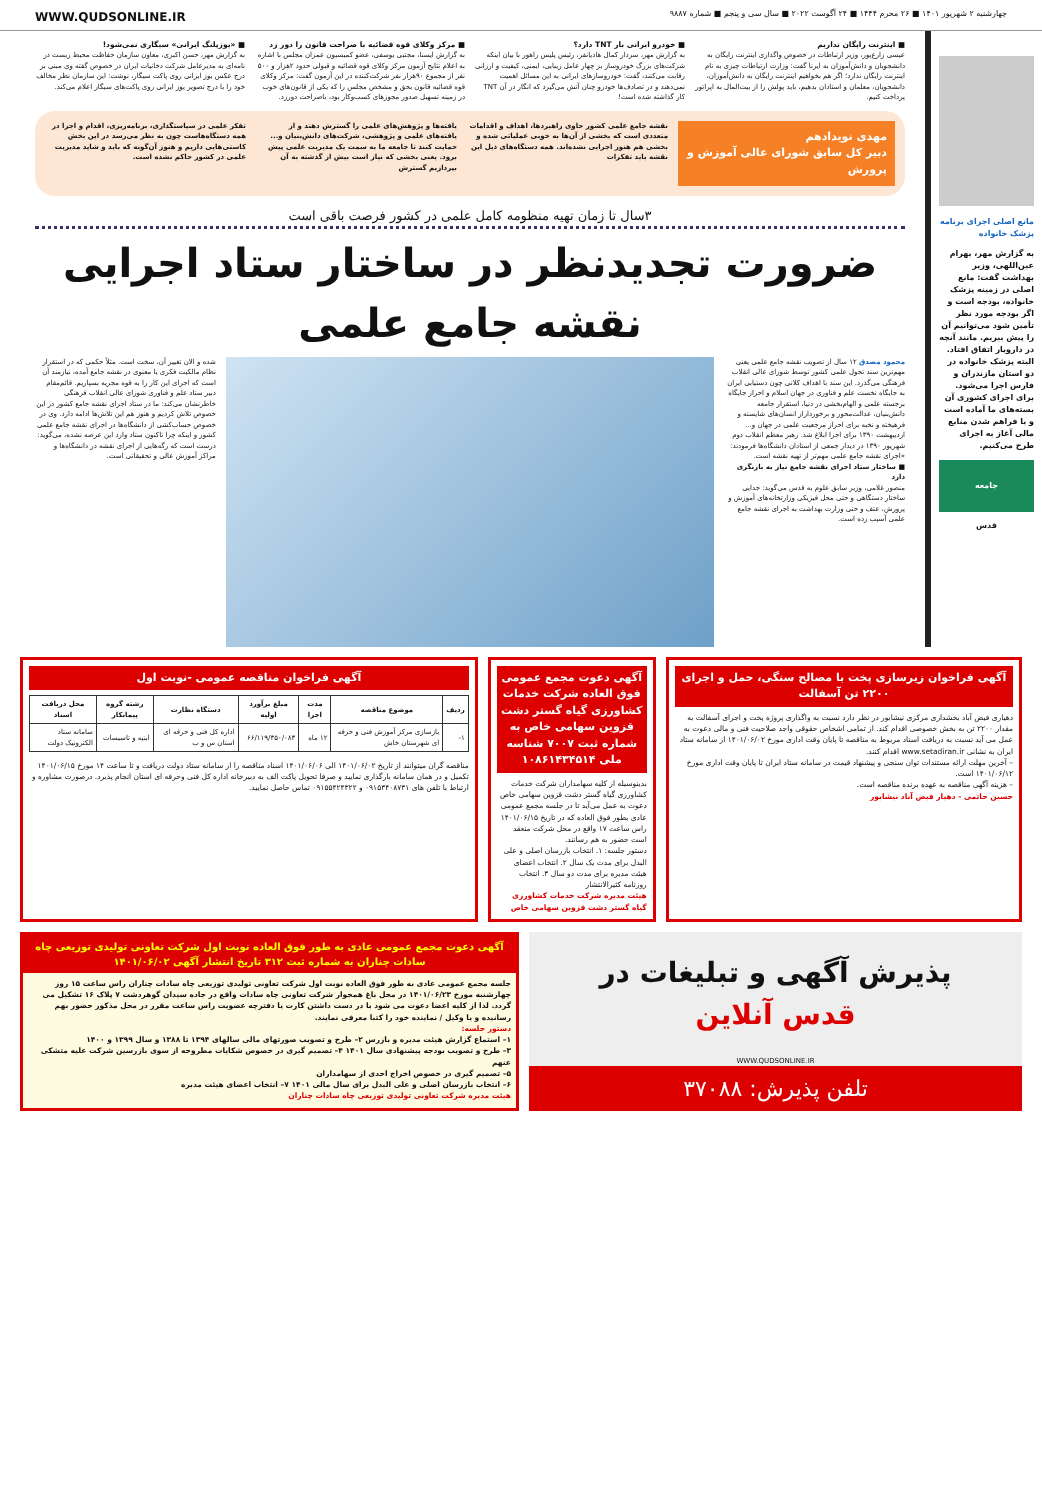چهارشنبه ۲ شهریور ۱۴۰۱ ■ ۲۶ محرم ۱۴۴۴ ■ ۲۴ آگوست ۲۰۲۲ ■ سال سی و پنجم ■ شماره ۹۸۸۷ WWW.QUDSONLINE.IR
مانع اصلی اجرای برنامه پزشک خانواده
به گزارش مهر، بهرام عین‌اللهی، وزیر بهداشت گفت: مانع اصلی در زمینه پزشک خانواده، بودجه است و اگر بودجه مورد نظر تأمین شود می‌توانیم آن را پیش ببریم. مانند آنچه در دارویار اتفاق افتاد. البته پزشک خانواده در دو استان مازندران و فارس اجرا می‌شود. برای اجرای کشوری آن بسته‌های ما آماده است و با فراهم شدن منابع مالی آغاز به اجرای طرح می‌کنیم.
جامعه
قدس
■ اینترنت رایگان نداریم
عیسی زارع‌پور، وزیر ارتباطات در خصوص واگذاری اینترنت رایگان به دانشجویان و دانش‌آموزان به ایرنا گفت: وزارت ارتباطات چیزی به نام اینترنت رایگان ندارد؛ اگر هم بخواهیم اینترنت رایگان به دانش‌آموزان، دانشجویان، معلمان و استادان بدهیم، باید پولش را از بیت‌المال به اپراتور پرداخت کنیم.
■ خودرو ایرانی بار TNT دارد؟
به گزارش مهر، سردار کمال هادیانفر، رئیس پلیس راهور با بیان اینکه شرکت‌های بزرگ خودروساز بر چهار عامل زیبایی، ایمنی، کیفیت و ارزانی رقابت می‌کنند، گفت: خودروسازهای ایرانی به این مسائل اهمیت نمی‌دهند و در تصادف‌ها خودرو چنان آتش می‌گیرد که انگار در آن TNT کار گذاشته شده است!
■ مرکز وکلای قوه قضائیه با صراحت قانون را دور زد
به گزارش ایسنا، مجتبی یوسفی، عضو کمیسیون عمران مجلس با اشاره به اعلام نتایج آزمون مرکز وکلای قوه قضائیه و قبولی حدود ۲هزار و ۵۰۰ نفر از مجموع ۹۰هزار نفر شرکت‌کننده در این آزمون گفت: مرکز وکلای قوه قضائیه قانون بحق و مشخص مجلس را که یکی از قانون‌های خوب در زمینه تسهیل صدور مجوزهای کسب‌وکار بود، باصراحت دورزد.
■ «یوزپلنگ ایرانی» سیگاری نمی‌شود!
به گزارش مهر، حسن اکبری، معاون سازمان حفاظت محیط زیست در نامه‌ای به مدیرعامل شرکت دخانیات ایران در خصوص گفته وی مبنی بر درج عکس یوز ایرانی روی پاکت سیگار، نوشت: این سازمان نظر مخالف خود را با درج تصویر یوز ایرانی روی پاکت‌های سیگار اعلام می‌کند.
مهدی نویدادهم
دبیر کل سابق شورای عالی آموزش و پرورش
نقشه جامع علمی کشور حاوی راهبردها، اهداف و اقدامات متعددی است که بخشی از آن‌ها به خوبی عملیاتی شده و بخشی هم هنوز اجرایی نشده‌اند. همه دستگاه‌های ذیل این نقشه باید تفکرات
یافته‌ها و پژوهش‌های علمی را گسترش دهند و از یافته‌های علمی و پژوهشی، شرکت‌های دانش‌بنیان و... حمایت کنند تا جامعه ما به سمت یک مدیریت علمی پیش برود. یعنی بخشی که نیاز است بیش از گذشته به آن بپردازیم گسترش
تفکر علمی در سیاستگذاری، برنامه‌ریزی، اقدام و اجرا در همه دستگاه‌هاست چون به نظر می‌رسد در این بخش کاستی‌هایی داریم و هنوز آن‌گونه که باید و شاید مدیریت علمی در کشور حاکم نشده است.
۳سال تا زمان تهیه منظومه کامل علمی در کشور فرصت باقی است
ضرورت تجدیدنظر در ساختار ستاد اجرایی نقشه جامع علمی
محمود مصدق ۱۲ سال از تصویب نقشه جامع علمی یعنی مهم‌ترین سند تحول علمی کشور توسط شورای عالی انقلاب فرهنگی می‌گذرد. این سند با اهداف کلانی چون دستیابی ایران به جایگاه نخست علم و فناوری در جهان اسلام و احراز جایگاه برجسته علمی و الهام‌بخشی در دنیا، استقرار جامعه دانش‌بنیان، عدالت‌محور و برخورداراز انسان‌های شایسته و فرهیخته و نخبه برای احراز مرجعیت علمی در جهان و... اردیبهشت ۱۳۹۰ برای اجرا ابلاغ شد. رهبر معظم انقلاب دوم شهریور ۱۳۹۰ در دیدار جمعی از استادان دانشگاه‌ها فرمودند: «اجرای نقشه جامع علمی مهم‌تر از تهیه نقشه است.
■ ساختار ستاد اجرای نقشه جامع نیاز به بازنگری دارد
منصور غلامی، وزیر سابق علوم به قدس می‌گوید: جدایی ساختار دستگاهی و حتی محل فیزیکی وزارتخانه‌های آموزش و پرورش، عتف و حتی وزارت بهداشت به اجرای نقشه جامع علمی آسیب زده است.
شده و الان تغییر آن، سخت است. مثلاً حکمی که در استقرار نظام مالکیت فکری یا معنوی در نقشه جامع آمده، نیازمند آن است که اجرای این کار را به قوه مجریه بسپاریم. قائم‌مقام دبیر ستاد علم و فناوری شورای عالی انقلاب فرهنگی خاطرنشان می‌کند: ما در ستاد اجرای نقشه جامع کشور در این خصوص تلاش کردیم و هنوز هم این تلاش‌ها ادامه دارد. وی در خصوص حساب‌کشی از دانشگاه‌ها در اجرای نقشه جامع علمی کشور و اینکه چرا تاکنون ستاد وارد این عرصه نشده، می‌گوید: درست است که رگه‌هایی از اجرای نقشه در دانشگاه‌ها و مراکز آموزش عالی و تحقیقاتی است.
آگهی فراخوان زیرسازی پخت با مصالح سنگی، حمل و اجرای ۲۲۰۰ تن آسفالت
دهیاری فیض آباد بخشداری مرکزی نیشابور در نظر دارد نسبت به واگذاری پروژه پخت و اجرای آسفالت به مقدار ۲۲۰۰ تن به بخش خصوصی اقدام کند. از تمامی اشخاص حقوقی واجد صلاحیت فنی و مالی دعوت به عمل می آید نسبت به دریافت اسناد مربوط به مناقصه تا پایان وقت اداری مورخ ۱۴۰۱/۰۶/۰۲ از سامانه ستاد ایران به نشانی www.setadiran.ir اقدام کنند.
– آخرین مهلت ارائه مستندات توان سنجی و پیشنهاد قیمت در سامانه ستاد ایران تا پایان وقت اداری مورخ ۱۴۰۱/۰۶/۱۲ است.
– هزینه آگهی مناقصه به عهده برنده مناقصه است.
حسین حاتمی - دهیار فیض آباد نیشابور
آگهی دعوت مجمع عمومی فوق العاده شرکت خدمات کشاورزی گیاه گستر دشت قزوین سهامی خاص به شماره ثبت ۷۰۰۷ شناسه ملی ۱۰۸۶۱۴۳۴۵۱۴
بدینوسیله از کلیه سهامداران شرکت خدمات کشاورزی گیاه گستر دشت قزوین سهامی خاص دعوت به عمل می‌آید تا در جلسه مجمع عمومی عادی بطور فوق العاده که در تاریخ ۱۴۰۱/۰۶/۱۵ راس ساعت ۱۷ واقع در محل شرکت منعقد است حضور به هم رسانند.
دستور جلسه: ۱. انتخاب بازرسان اصلی و علی البدل برای مدت یک سال ۲. انتخاب اعضای هیئت مدیره برای مدت دو سال ۳. انتخاب روزنامه کثیرالانتشار
هیئت مدیره شرکت خدمات کشاورزی گیاه گستر دشت قزوین سهامی خاص
آگهی فراخوان مناقصه عمومی -نوبت اول
| ردیف | موضوع مناقصه | مدت اجرا | مبلغ برآورد اولیه | دستگاه نظارت | رشته گروه پیمانکار | محل دریافت اسناد |
| --- | --- | --- | --- | --- | --- | --- |
| ۱- | بازسازی مرکز آموزش فنی و حرفه ای شهرستان خاش | ۱۲ ماه | ۶۶/۱۱۹/۳۵۰/۰۸۳ | اداره کل فنی و حرفه ای استان س و ب | ابنیه و تاسیسات | سامانه ستاد الکترونیک دولت |
مناقصه گران میتوانند از تاریخ ۱۴۰۱/۰۶/۰۲ الی ۱۴۰۱/۰۶/۰۶ اسناد مناقصه را از سامانه ستاد دولت دریافت و تا ساعت ۱۴ مورخ ۱۴۰۱/۰۶/۱۵ تکمیل و در همان سامانه بارگذاری نمایید و صرفا تحویل پاکت الف به دبیرخانه اداره کل فنی وحرفه ای استان انجام پذیرد. درصورت مشاوره و ارتباط با تلفن های ۰۹۱۵۳۴۰۸۷۳۱ و ۰۹۱۵۵۴۲۴۳۲۲ تماس حاصل نمایید.
پذیرش آگهی و تبلیغات در
قدس آنلاین
WWW.QUDSONLINE.IR
تلفن پذیرش: ۳۷۰۸۸
آگهی دعوت مجمع عمومی عادی به طور فوق العاده نوبت اول شرکت تعاونی تولیدی توزیعی چاه سادات چناران به شماره ثبت ۳۱۲ تاریخ انتشار آگهی ۱۴۰۱/۰۶/۰۲
جلسه مجمع عمومی عادی به طور فوق العاده نوبت اول شرکت تعاونی تولیدی توزیعی چاه سادات چناران راس ساعت ۱۵ روز چهارشنبه مورخ ۱۴۰۱/۰۶/۲۳ در محل باغ همجوار شرکت تعاونی چاه سادات واقع در جاده سیدان گوهردشت ۷ پلاک ۱۶ تشکیل می گردد. لذا از کلیه اعضا دعوت می شود با در دست داشتن کارت یا دفترچه عضویت راس ساعت مقرر در محل مذکور حضور بهم رسانیده و یا وکیل / نماینده خود را کتبا معرفی نمایند.
دستور جلسه:
۱– استماع گزارش هیئت مدیره و بازرس ۲– طرح و تصویب صورتهای مالی سالهای ۱۳۹۴ تا ۱۳۸۸ و سال ۱۳۹۹ و ۱۴۰۰
۳– طرح و تصویب بودجه پیشنهادی سال ۱۴۰۱ ۴– تصمیم گیری در خصوص شکایات مطروحه از سوی بازرسین شرکت علیه متشکی عنهم
۵– تصمیم گیری در خصوص اخراج احدی از سهامداران
۶– انتخاب بازرسان اصلی و علی البدل برای سال مالی ۱۴۰۱ ۷– انتخاب اعضای هیئت مدیره
هیئت مدیره شرکت تعاونی تولیدی توزیعی چاه سادات چناران